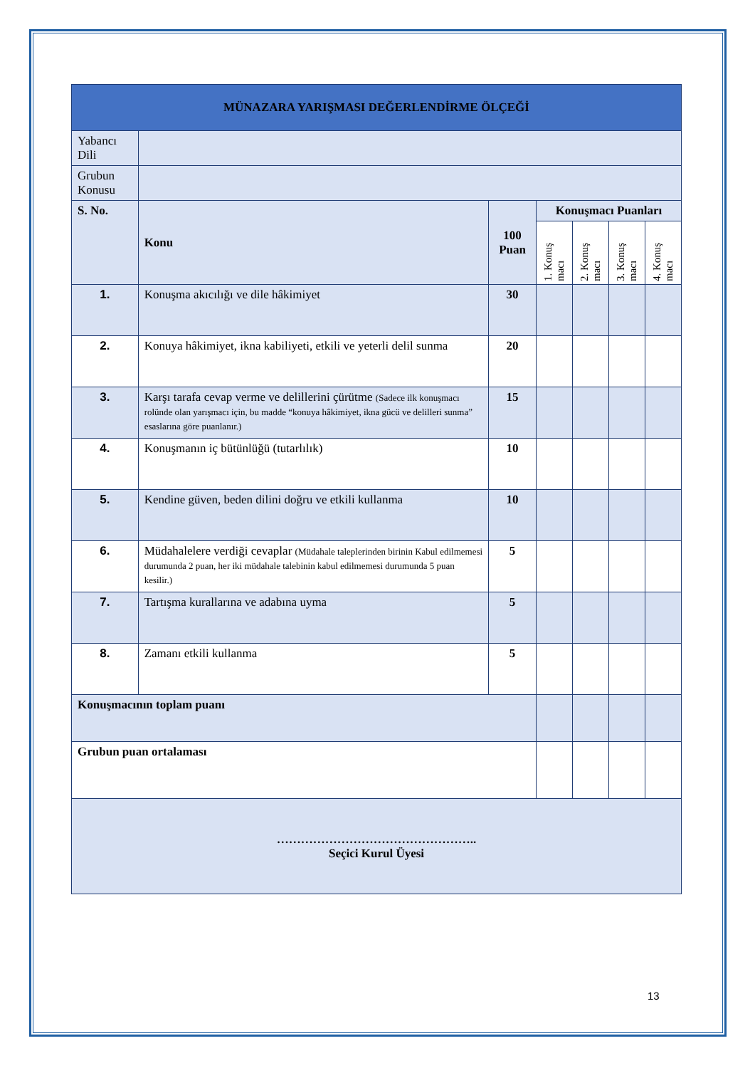| MÜNAZARA YARIŞMASI DEĞERLENDİRME ÖLÇEĞİ | | | | | | |
| Yabancı Dili | | | | | | |
| Grubun Konusu | | | | | | |
| S. No. | Konu | 100 Puan | Konuşmacı Puanları | | | |
| | | | 1. Konuş macı | 2. Konuş macı | 3. Konuş macı | 4. Konuş macı |
| 1. | Konuşma akıcılığı ve dile hâkimiyet | 30 | | | | |
| 2. | Konuya hâkimiyet, ikna kabiliyeti, etkili ve yeterli delil sunma | 20 | | | | |
| 3. | Karşı tarafa cevap verme ve delillerini çürütme (Sadece ilk konuşmacı rolünde olan yarışmacı için, bu madde “konuya hâkimiyet, ikna gücü ve delilleri sunma” esaslarına göre puanlanır.) | 15 | | | | |
| 4. | Konuşmanın iç bütünlüğü (tutarlılık) | 10 | | | | |
| 5. | Kendine güven, beden dilini doğru ve etkili kullanma | 10 | | | | |
| 6. | Müdahalelere verdiği cevaplar (Müdahale taleplerinden birinin Kabul edilmemesi durumunda 2 puan, her iki müdahale talebinin kabul edilmemesi durumunda 5 puan kesilir.) | 5 | | | | |
| 7. | Tartışma kurallarına ve adabına uyma | 5 | | | | |
| 8. | Zamanı etkili kullanma | 5 | | | | |
| Konuşmacının toplam puanı | | | | | | |
| Grubun puan ortalaması | | | | | | |
| ………………………………………….. Seçici Kurul Üyesi | | | | | | |
13